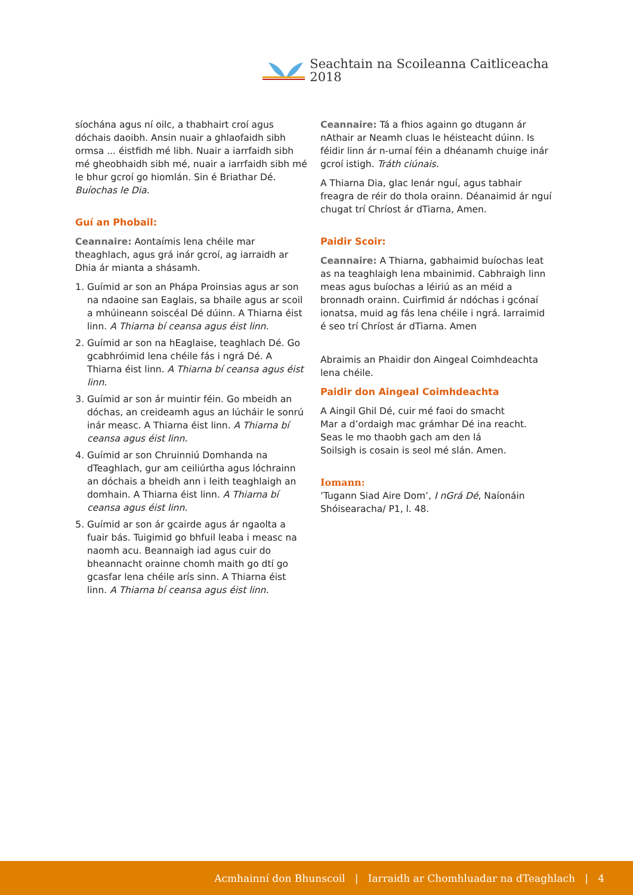Seachtain na Scoileanna Caitliceacha 2018
síochána agus ní oilc, a thabhairt croí agus dóchais daoibh. Ansin nuair a ghlaofaidh sibh ormsa ... éistfidh mé libh. Nuair a iarrfaidh sibh mé gheobhaidh sibh mé, nuair a iarrfaidh sibh mé le bhur gcroí go hiomlán. Sin é Briathar Dé. Buíochas le Dia.
Guí an Phobail:
Ceannaire: Aontaímis lena chéile mar theaghlach, agus grá inár gcroí, ag iarraidh ar Dhia ár mianta a shásamh.
1. Guímid ar son an Phápa Proinsias agus ar son na ndaoine san Eaglais, sa bhaile agus ar scoil a mhúineann soiscéal Dé dúinn. A Thiarna éist linn. A Thiarna bí ceansa agus éist linn.
2. Guímid ar son na hEaglaise, teaghlach Dé. Go gcabhróimid lena chéile fás i ngrá Dé. A Thiarna éist linn. A Thiarna bí ceansa agus éist linn.
3. Guímid ar son ár muintir féin. Go mbeidh an dóchas, an creideamh agus an lúcháir le sonrú inár measc. A Thiarna éist linn. A Thiarna bí ceansa agus éist linn.
4. Guímid ar son Chruinniú Domhanda na dTeaghlach, gur am ceiliúrtha agus lóchrainn an dóchais a bheidh ann i leith teaghlaigh an domhain. A Thiarna éist linn. A Thiarna bí ceansa agus éist linn.
5. Guímid ar son ár gcairde agus ár ngaolta a fuair bás. Tuigimid go bhfuil leaba i measc na naomh acu. Beannaigh iad agus cuir do bheannacht orainne chomh maith go dtí go gcasfar lena chéile arís sinn. A Thiarna éist linn. A Thiarna bí ceansa agus éist linn.
Ceannaire: Tá a fhios againn go dtugann ár nAthair ar Neamh cluas le héisteacht dúinn. Is féidir linn ár n-urnaí féin a dhéanamh chuige inár gcroí istigh. Tráth ciúnais.
A Thiarna Dia, glac lenár nguí, agus tabhair freagra de réir do thola orainn. Déanaimid ár nguí chugat trí Chríost ár dTiarna, Amen.
Paidir Scoir:
Ceannaire: A Thiarna, gabhaimid buíochas leat as na teaghlaigh lena mbainimid. Cabhraigh linn meas agus buíochas a léiriú as an méid a bronnadh orainn. Cuirfimid ár ndóchas i gcónaí ionatsa, muid ag fás lena chéile i ngrá. Iarraimid é seo trí Chríost ár dTiarna. Amen
Abraimis an Phaidir don Aingeal Coimhdeachta lena chéile.
Paidir don Aingeal Coimhdeachta
A Aingil Ghil Dé, cuir mé faoi do smacht
Mar a d’ordaigh mac grámhar Dé ina reacht.
Seas le mo thaobh gach am den lá
Soilsigh is cosain is seol mé slán. Amen.
Iomann:
’Tugann Siad Aire Dom’, I nGrá Dé, Naíonáin Shóisearacha/ P1, l. 48.
Acmhainní don Bhunscoil | Iarraidh ar Chomhluadar na dTeaghlach | 4